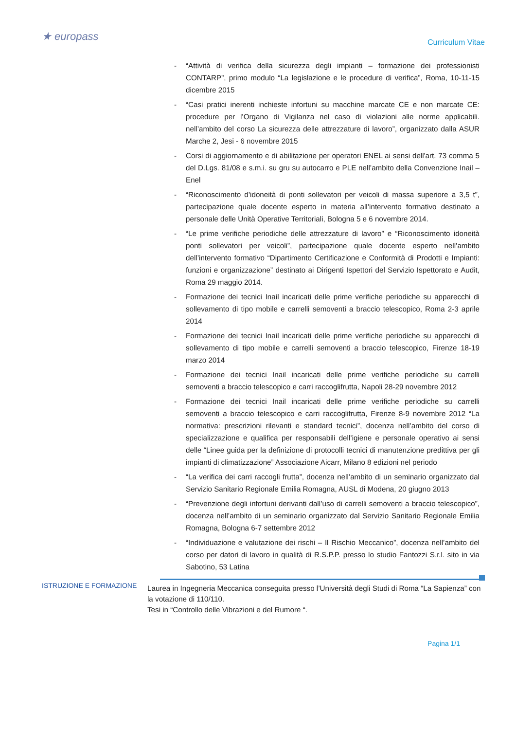★ europass
Curriculum Vitae
- “Attività di verifica della sicurezza degli impianti – formazione dei professionisti CONTARP”, primo modulo “La legislazione e le procedure di verifica”, Roma, 10-11-15 dicembre 2015
- “Casi pratici inerenti inchieste infortuni su macchine marcate CE e non marcate CE: procedure per l’Organo di Vigilanza nel caso di violazioni alle norme applicabili. nell’ambito del corso La sicurezza delle attrezzature di lavoro”, organizzato dalla ASUR Marche 2, Jesi - 6 novembre 2015
- Corsi di aggiornamento e di abilitazione per operatori ENEL ai sensi dell'art. 73 comma 5 del D.Lgs. 81/08 e s.m.i. su gru su autocarro e PLE nell’ambito della Convenzione Inail – Enel
- “Riconoscimento d’idoneità di ponti sollevatori per veicoli di massa superiore a 3,5 t”, partecipazione quale docente esperto in materia all’intervento formativo destinato a personale delle Unità Operative Territoriali, Bologna 5 e 6 novembre 2014.
- “Le prime verifiche periodiche delle attrezzature di lavoro” e “Riconoscimento idoneità ponti sollevatori per veicoli”, partecipazione quale docente esperto nell’ambito dell’intervento formativo “Dipartimento Certificazione e Conformità di Prodotti e Impianti: funzioni e organizzazione” destinato ai Dirigenti Ispettori del Servizio Ispettorato e Audit, Roma 29 maggio 2014.
- Formazione dei tecnici Inail incaricati delle prime verifiche periodiche su apparecchi di sollevamento di tipo mobile e carrelli semoventi a braccio telescopico, Roma 2-3 aprile 2014
- Formazione dei tecnici Inail incaricati delle prime verifiche periodiche su apparecchi di sollevamento di tipo mobile e carrelli semoventi a braccio telescopico, Firenze 18-19 marzo 2014
- Formazione dei tecnici Inail incaricati delle prime verifiche periodiche su carrelli semoventi a braccio telescopico e carri raccoglifrutta, Napoli 28-29 novembre 2012
- Formazione dei tecnici Inail incaricati delle prime verifiche periodiche su carrelli semoventi a braccio telescopico e carri raccoglifrutta, Firenze 8-9 novembre 2012 “La normativa: prescrizioni rilevanti e standard tecnici”, docenza nell’ambito del corso di specializzazione e qualifica per responsabili dell’igiene e personale operativo ai sensi delle “Linee guida per la definizione di protocolli tecnici di manutenzione predittiva per gli impianti di climatizzazione” Associazione Aicarr, Milano 8 edizioni nel periodo
- “La verifica dei carri raccogli frutta”, docenza nell’ambito di un seminario organizzato dal Servizio Sanitario Regionale Emilia Romagna, AUSL di Modena, 20 giugno 2013
- “Prevenzione degli infortuni derivanti dall’uso di carrelli semoventi a braccio telescopico”, docenza nell’ambito di un seminario organizzato dal Servizio Sanitario Regionale Emilia Romagna, Bologna 6-7 settembre 2012
- “Individuazione e valutazione dei rischi – Il Rischio Meccanico”, docenza nell’ambito del corso per datori di lavoro in qualità di R.S.P.P. presso lo studio Fantozzi S.r.l. sito in via Sabotino, 53 Latina
ISTRUZIONE E FORMAZIONE
Laurea in Ingegneria Meccanica conseguita presso l’Università degli Studi di Roma “La Sapienza” con la votazione di 110/110.
Tesi in “Controllo delle Vibrazioni e del Rumore “.
Pagina 1/1